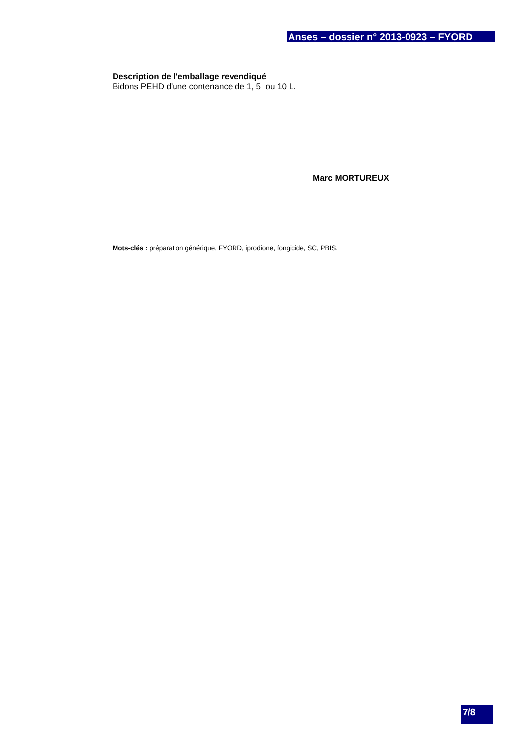Anses – dossier n° 2013-0923 – FYORD
Description de l'emballage revendiqué
Bidons PEHD d'une contenance de 1, 5 ou 10 L.
Marc MORTUREUX
Mots-clés : préparation générique, FYORD, iprodione, fongicide, SC, PBIS.
7/8